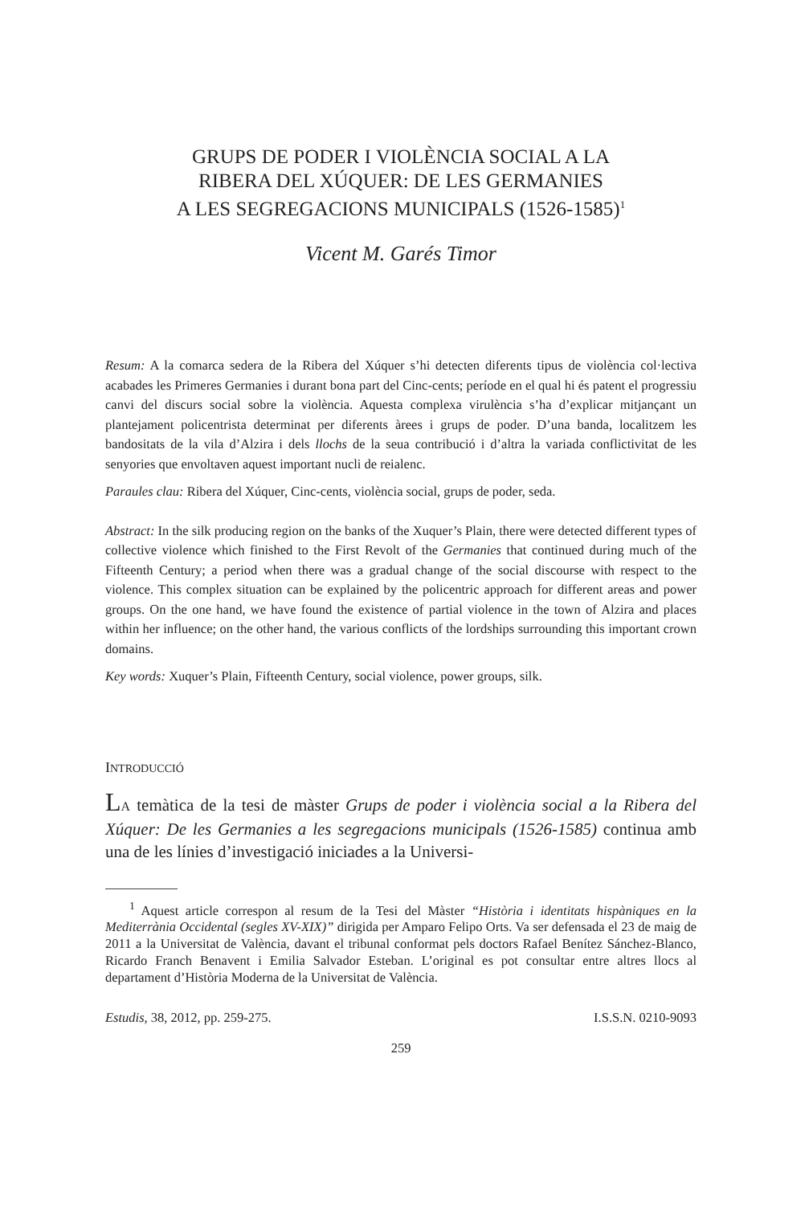GRUPS DE PODER I VIOLÈNCIA SOCIAL A LA
RIBERA DEL XÚQUER: DE LES GERMANIES
A LES SEGREGACIONS MUNICIPALS (1526-1585)<sup>1</sup>
Vicent M. Garés Timor
Resum: A la comarca sedera de la Ribera del Xúquer s’hi detecten diferents tipus de violència col·lectiva acabades les Primeres Germanies i durant bona part del Cinc-cents; període en el qual hi és patent el progressiu canvi del discurs social sobre la violència. Aquesta complexa virulència s’ha d’explicar mitjançant un plantejament policentrista determinat per diferents àrees i grups de poder. D’una banda, localitzem les bandositats de la vila d’Alzira i dels llochs de la seua contribució i d’altra la variada conflictivitat de les senyories que envoltaven aquest important nucli de reialenc.
Paraules clau: Ribera del Xúquer, Cinc-cents, violència social, grups de poder, seda.
Abstract: In the silk producing region on the banks of the Xuquer’s Plain, there were detected different types of collective violence which finished to the First Revolt of the Germanies that continued during much of the Fifteenth Century; a period when there was a gradual change of the social discourse with respect to the violence. This complex situation can be explained by the policentric approach for different areas and power groups. On the one hand, we have found the existence of partial violence in the town of Alzira and places within her influence; on the other hand, the various conflicts of the lordships surrounding this important crown domains.
Key words: Xuquer’s Plain, Fifteenth Century, social violence, power groups, silk.
INTRODUCCIÓ
LA temàtica de la tesi de màster Grups de poder i violència social a la Ribera del Xúquer: De les Germanies a les segregacions municipals (1526-1585) continua amb una de les línies d’investigació iniciades a la Universi-
<sup>1</sup> Aquest article correspon al resum de la Tesi del Màster “Història i identitats hispàniques en la Mediterrània Occidental (segles XV-XIX)” dirigida per Amparo Felipo Orts. Va ser defensada el 23 de maig de 2011 a la Universitat de València, davant el tribunal conformat pels doctors Rafael Benítez Sánchez-Blanco, Ricardo Franch Benavent i Emilia Salvador Esteban. L’original es pot consultar entre altres llocs al departament d’Història Moderna de la Universitat de València.
Estudis, 38, 2012, pp. 259-275. I.S.S.N. 0210-9093
259